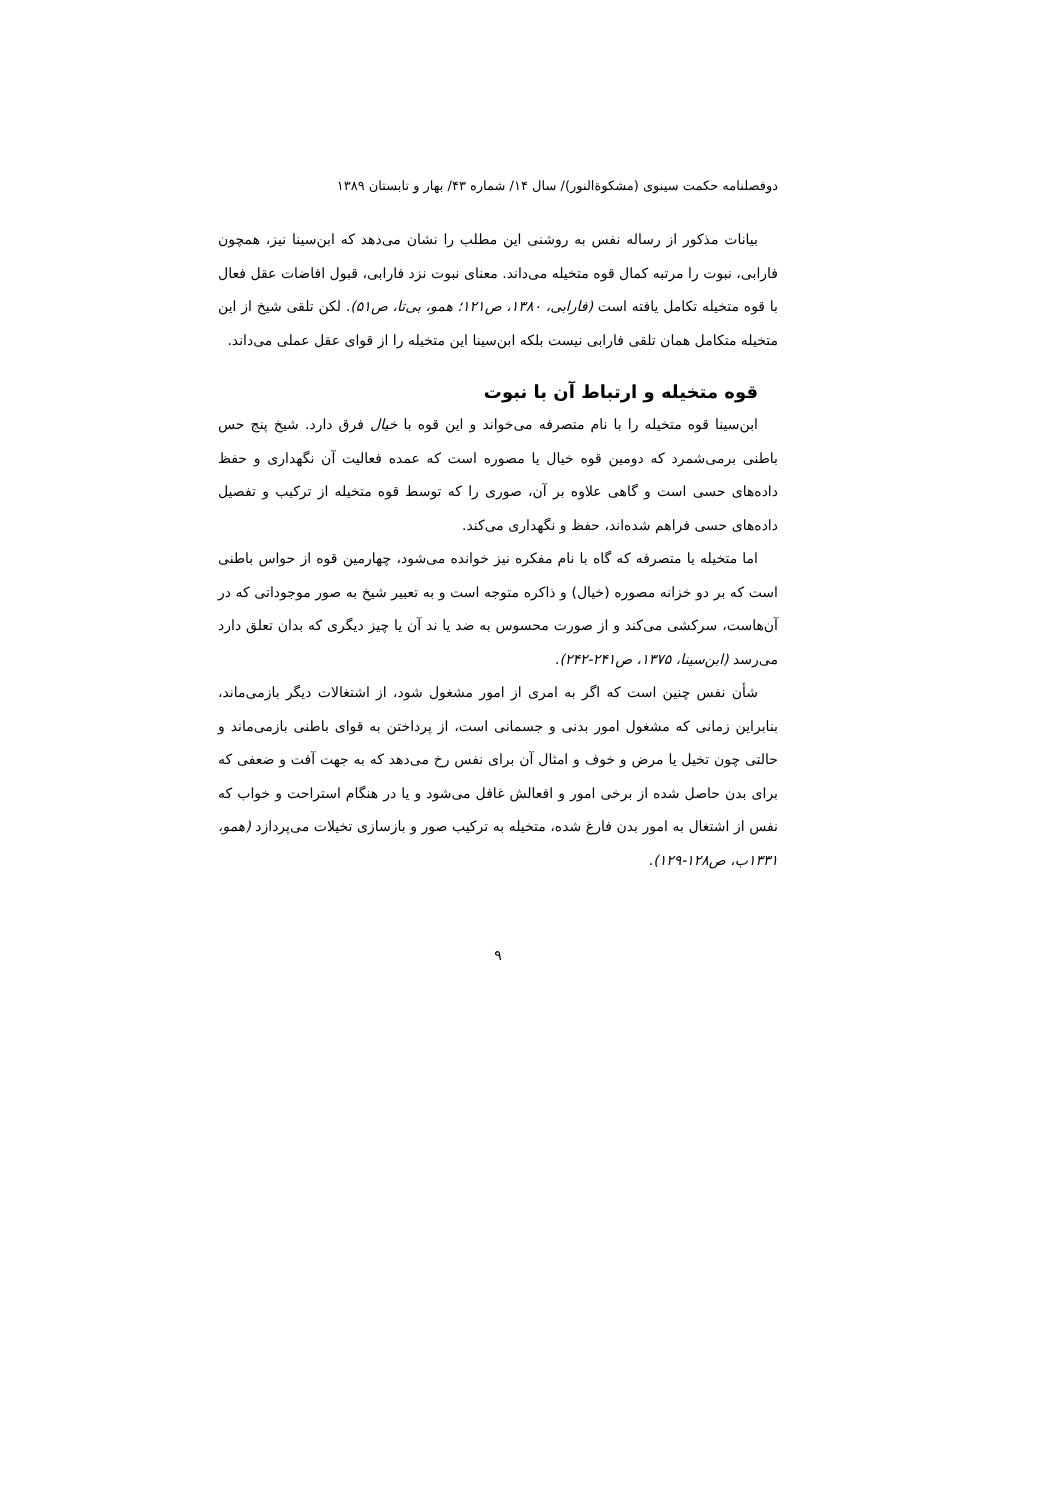دوفصلنامه حکمت سینوی (مشکوةالنور)/ سال ۱۴/ شماره ۴۳/ بهار و تابستان ۱۳۸۹
بیانات مذکور از رساله نفس به روشنی این مطلب را نشان می‌دهد که ابن‌سینا نیز، همچون فارابی، نبوت را مرتبه کمال قوه متخیله می‌داند. معنای نبوت نزد فارابی، قبول افاضات عقل فعال با قوه متخیله تکامل یافته است (فارابی، ۱۳۸۰، ص۱۲۱؛ همو، بی‌تا، ص۵۱). لکن تلقی شیخ از این متخیله متکامل همان تلقی فارابی نیست بلکه ابن‌سینا این متخیله را از قوای عقل عملی می‌داند.
قوه متخیله و ارتباط آن با نبوت
ابن‌سینا قوه متخیله را با نام متصرفه می‌خواند و این قوه با خیال فرق دارد. شیخ پنج حس باطنی برمی‌شمرد که دومین قوه خیال یا مصوره است که عمده فعالیت آن نگهداری و حفظ داده‌های حسی است و گاهی علاوه بر آن، صوری را که توسط قوه متخیله از ترکیب و تفصیل داده‌های حسی فراهم شده‌اند، حفظ و نگهداری می‌کند.
اما متخیله یا متصرفه که گاه با نام مفکره نیز خوانده می‌شود، چهارمین قوه از حواس باطنی است که بر دو خزانه مصوره (خیال) و ذاکره متوجه است و به تعبیر شیخ به صور موجوداتی که در آن‌هاست، سرکشی می‌کند و از صورت محسوس به ضد یا ند آن یا چیز دیگری که بدان تعلق دارد می‌رسد (ابن‌سینا، ۱۳۷۵، ص۲۴۱-۲۴۲).
شأن نفس چنین است که اگر به امری از امور مشغول شود، از اشتغالات دیگر بازمی‌ماند، بنابراین زمانی که مشغول امور بدنی و جسمانی است، از پرداختن به قوای باطنی بازمی‌ماند و حالتی چون تخیل یا مرض و خوف و امثال آن برای نفس رخ می‌دهد که به جهت آفت و ضعفی که برای بدن حاصل شده از برخی امور و افعالش غافل می‌شود و یا در هنگام استراحت و خواب که نفس از اشتغال به امور بدن فارغ شده، متخیله به ترکیب صور و بازسازی تخیلات می‌پردازد (همو، ۱۳۳۱ب، ص۱۲۸-۱۲۹).
۹